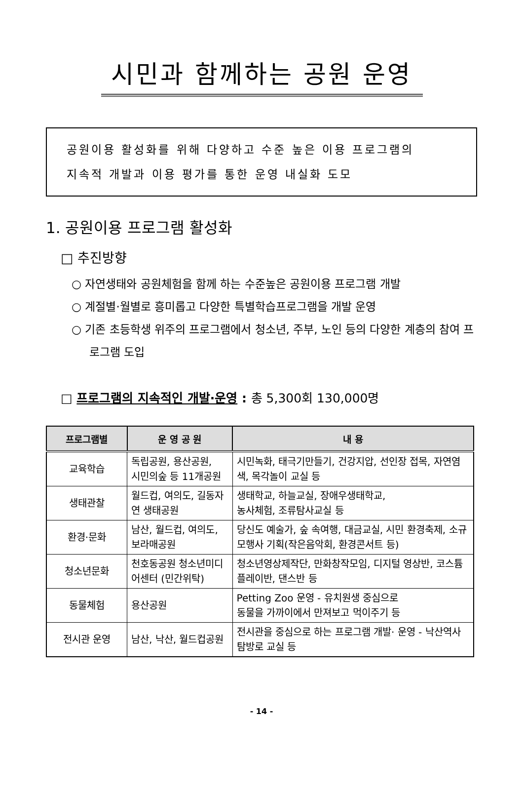시민과 함께하는 공원 운영
공원이용 활성화를 위해 다양하고 수준 높은 이용 프로그램의
지속적 개발과 이용 평가를 통한 운영 내실화 도모
1. 공원이용 프로그램 활성화
□ 추진방향
○ 자연생태와 공원체험을 함께 하는 수준높은 공원이용 프로그램 개발
○ 계절별·월별로 흥미롭고 다양한 특별학습프로그램을 개발 운영
○ 기존 초등학생 위주의 프로그램에서 청소년, 주부, 노인 등의 다양한 계층의 참여 프로그램 도입
□ 프로그램의 지속적인 개발·운영 : 총 5,300회 130,000명
| 프로그램별 | 운 영 공 원 | 내 용 |
| --- | --- | --- |
| 교육학습 | 독립공원, 용산공원, 시민의숲 등 11개공원 | 시민녹화, 태극기만들기, 건강지압, 선인장 접목, 자연염색, 목각놀이 교실 등 |
| 생태관찰 | 월드컵, 여의도, 길동자연 생태공원 | 생태학교, 하늘교실, 장애우생태학교, 농사체험, 조류탐사교실 등 |
| 환경·문화 | 남산, 월드컵, 여의도, 보라매공원 | 당신도 예술가, 숲 속여행, 대금교실, 시민 환경축제, 소규모행사 기획(작은음악회, 환경콘서트 등) |
| 청소년문화 | 천호동공원 청소년미디어센터 (민간위탁) | 청소년영상제작단, 만화창작모임, 디지털 영상반, 코스튬플레이반, 댄스반 등 |
| 동물체험 | 용산공원 | Petting Zoo 운영 - 유치원생 중심으로 동물을 가까이에서 만져보고 먹이주기 등 |
| 전시관 운영 | 남산, 낙산, 월드컵공원 | 전시관을 중심으로 하는 프로그램 개발· 운영 - 낙산역사탐방로 교실 등 |
- 14 -